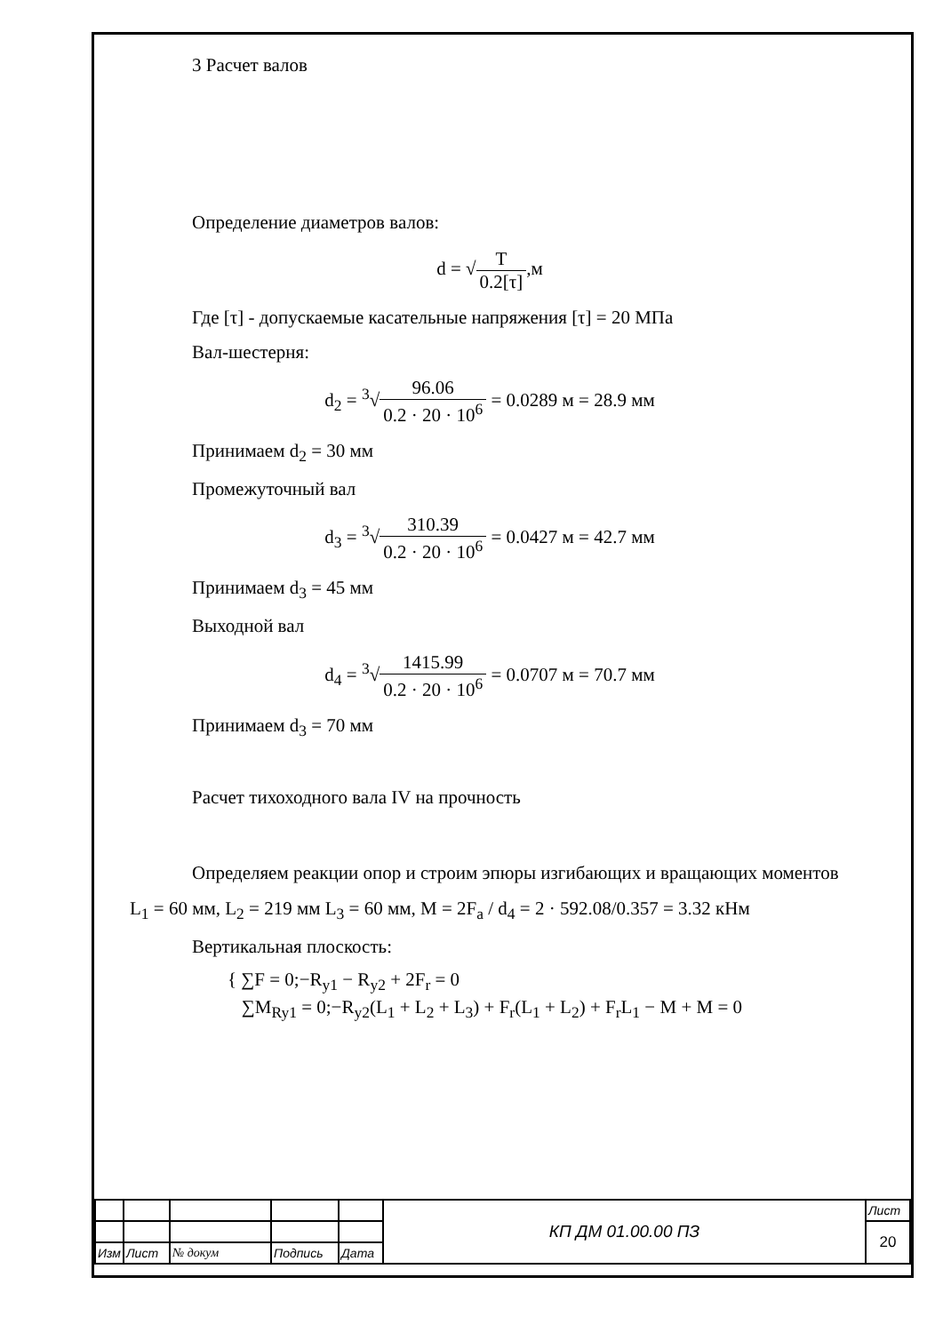3 Расчет валов
Определение диаметров валов:
d = √T 0.2[τ],м
Где [τ] - допускаемые касательные напряжения [τ] = 20 МПа
Вал-шестерня:
d<sub>2</sub> = <sup>3</sup>√96.06 0.2 · 20 · 10<sup>6</sup> = 0.0289 м = 28.9 мм
Принимаем d<sub>2</sub> = 30 мм
Промежуточный вал
d<sub>3</sub> = <sup>3</sup>√310.39 0.2 · 20 · 10<sup>6</sup> = 0.0427 м = 42.7 мм
Принимаем d<sub>3</sub> = 45 мм
Выходной вал
d<sub>4</sub> = <sup>3</sup>√1415.99 0.2 · 20 · 10<sup>6</sup> = 0.0707 м = 70.7 мм
Принимаем d<sub>3</sub> = 70 мм
Расчет тихоходного вала IV на прочность
Определяем реакции опор и строим эпюры изгибающих и вращающих моментов
L<sub>1</sub> = 60 мм, L<sub>2</sub> = 219 мм L<sub>3</sub> = 60 мм, M = 2F<sub>a</sub> / d<sub>4</sub> = 2 · 592.08/0.357 = 3.32 кНм
Вертикальная плоскость:
{ ∑F = 0;−R<sub>y1</sub> − R<sub>y2</sub> + 2F<sub>r</sub> = 0
∑M<sub>Ry1</sub> = 0;−R<sub>y2</sub>(L<sub>1</sub> + L<sub>2</sub> + L<sub>3</sub>) + F<sub>r</sub>(L<sub>1</sub> + L<sub>2</sub>) + F<sub>r</sub>L<sub>1</sub> − M + M = 0
| | | | | | КП ДМ 01.00.00 ПЗ | Лист |
| | | | | | | 20 |
| Изм | Лист | № докум | Подпись | Дата | | |